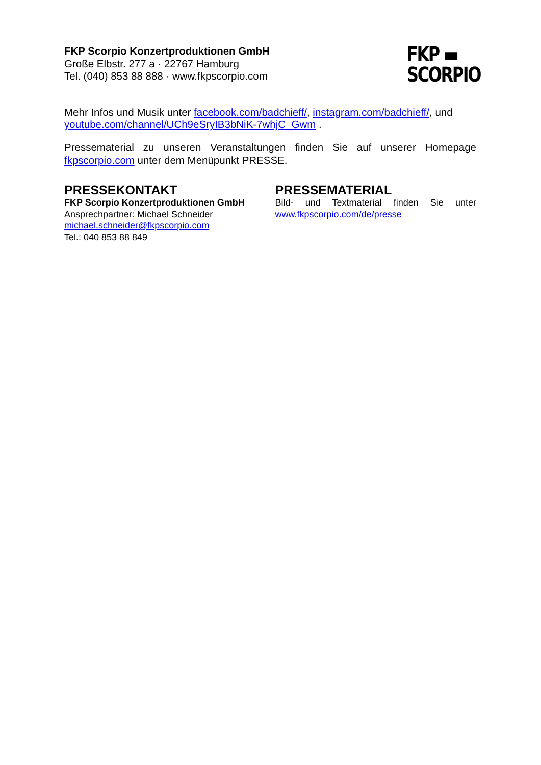FKP ▬
SCORPIO
FKP Scorpio Konzertproduktionen GmbH
Große Elbstr. 277 a · 22767 Hamburg
Tel. (040) 853 88 888 · www.fkpscorpio.com
Mehr Infos und Musik unter facebook.com/badchieff/, instagram.com/badchieff/, und youtube.com/channel/UCh9eSryIB3bNiK-7whjC_Gwm .
Pressematerial zu unseren Veranstaltungen finden Sie auf unserer Homepage fkpscorpio.com unter dem Menüpunkt PRESSE.
PRESSEKONTAKT
FKP Scorpio Konzertproduktionen GmbH
Ansprechpartner: Michael Schneider
michael.schneider@fkpscorpio.com
Tel.: 040 853 88 849
PRESSEMATERIAL
Bild- und Textmaterial finden Sie unter www.fkpscorpio.com/de/presse